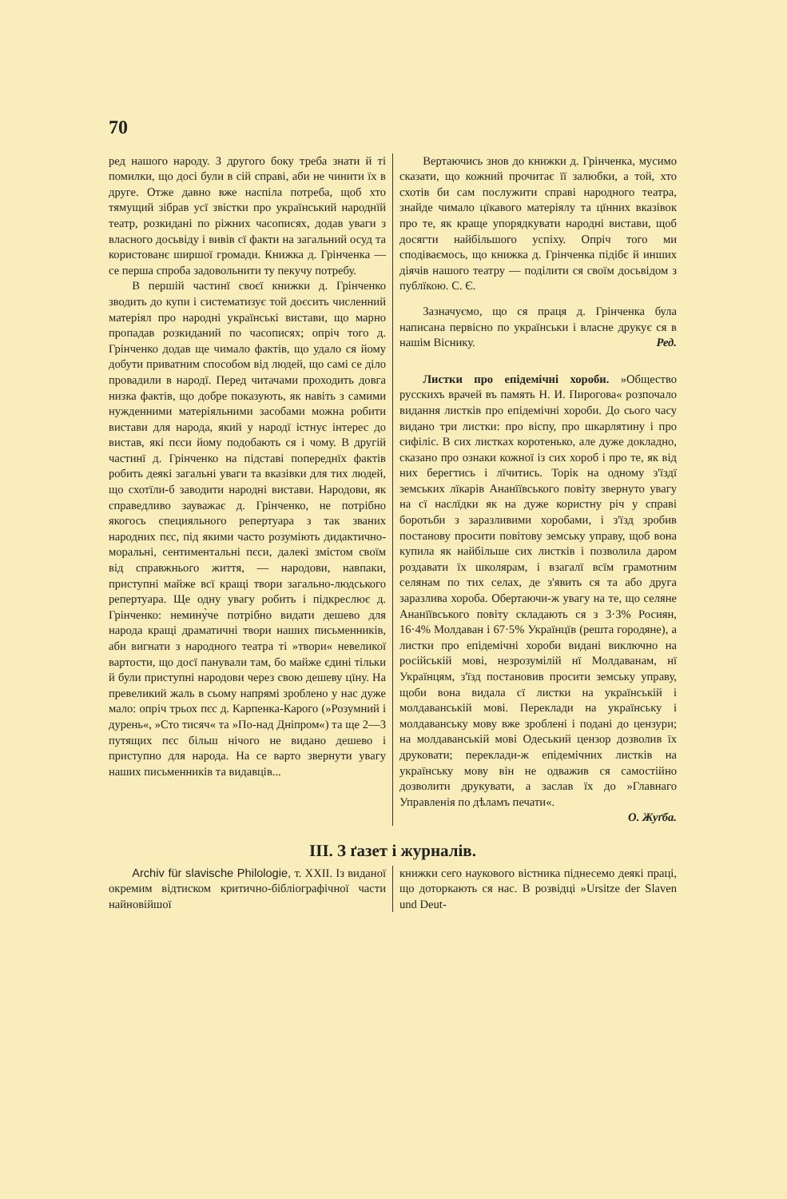70
ред нашого народу. З другого боку треба знати й ті помилки, що досі були в сій справі, аби не чинити їх в друге. Отже давно вже наспіла потреба, щоб хто тямущий зібрав усї звістки про український народнїй театр, розкидані по ріжних часописях, додав уваги з власного досьвіду і вивів сї факти на загальний осуд та користованє ширшої громади. Книжка д. Грінченка — се перша спроба задовольнити ту пекучу потребу.
В першій частинї своєї книжки д. Грінченко зводить до купи і систематизує той доєсить численний матеріял про народні українські вистави, що марно пропадав розкиданий по часописях; опріч того д. Грінченко додав ще чимало фактів, що удало ся йому добути приватним способом від людей, що самі се діло провадили в народї. Перед читачами проходить довга низка фактів, що добре показують, як навіть з самими нужденними матеріяльними засобами можна робити вистави для народа, який у народї істнує інтерес до вистав, які пєси йому подобають ся і чому. В другій частинї д. Грінченко на підставі попереднїх фактів робить деякі загальні уваги та вказівки для тих людей, що схотїли-б заводити народні вистави. Народови, як справедливо зауважає д. Грінченко, не потрібно якогось специяльного репертуара з так званих народних пєс, під якими часто розуміють дидактично-моральні, сентиментальні пєси, далекі змістом своїм від справжнього життя, — народови, навпаки, приступні майже всї кращі твори загально-людського репертуара. Ще одну увагу робить і підкреслює д. Грінченко: немину̀че потрібно видати дешево для народа кращі драматичні твори наших письменників, аби вигнати з народного театра ті »твори« невеликої вартости, що досї панували там, бо майже єдині тільки й були приступні народови через свою дешеву цїну. На превеликий жаль в сьому напрямі зроблено у нас дуже мало: опріч трьох пєс д. Карпенка-Карого (»Розумний і дурень«, »Сто тисяч« та »По-над Дніпром«) та ще 2—3 путящих пєс більш нічого не видано дешево і приступно для народа. На се варто звернути увагу наших письменників та видавців...
Вертаючись знов до книжки д. Грінченка, мусимо сказати, що кожний прочитає її залюбки, а той, хто схотів би сам послужити справі народного театра, знайде чимало цїкавого матеріялу та цїнних вказівок про те, як краще упорядкувати народні вистави, щоб досягти найбільшого успіху. Опріч того ми сподіваємось, що книжка д. Грінченка підібє й инших діячів нашого театру — поділити ся своїм досьвідом з публїкою. С. Є.
Зазначуємо, що ся праця д. Грінченка була написана первісно по українськи і власне друкує ся в нашім Віснику. Ред.
Листки про епідемічні хороби. »Общество русскихъ врачей въ память Н. И. Пирогова« розпочало видання листків про епідемічні хороби. До сього часу видано три листки: про віспу, про шкарлятину і про сифіліс. В сих листках коротенько, але дуже докладно, сказано про ознаки кожної із сих хороб і про те, як від них берегтись і лїчитись. Торік на одному з'їздї земських лїкарів Ананїївського повіту звернуто увагу на сї наслїдки як на дуже користну річ у справі боротьби з заразливими хоробами, і з'їзд зробив постанову просити повітову земську управу, щоб вона купила як найбільше сих листків і позволила даром роздавати їх школярам, і взагалї всїм грамотним селянам по тих селах, де з'явить ся та або друга заразлива хороба. Обертаючи-ж увагу на те, що селяне Ананїївського повіту складають ся з 3·3% Росиян, 16·4% Молдаван і 67·5% Українцїв (решта городяне), а листки про епідемічні хороби видані виключно на російській мові, незрозумілій нї Молдаванам, нї Українцям, з'їзд постановив просити земську управу, щоби вона видала сї листки на українській і молдаванській мові. Переклади на українську і молдаванську мову вже зроблені і подані до цензури; на молдаванській мові Одеський цензор дозволив їх друковати; переклади-ж епідемічних листків на українську мову він не одважив ся самостійно дозволити друкувати, а заслав їх до »Главнаго Управленія по дѣламъ печати«.
О. Жуґба.
III. З ґазет і журналів.
Archiv für slavische Philologie, т. XXII. Із виданої окремим відтиском критично-бібліографічної части найновійшої
книжки сего наукового вістника піднесемо деякі праці, що доторкають ся нас. В розвідці »Ursitze der Slaven und Deut-